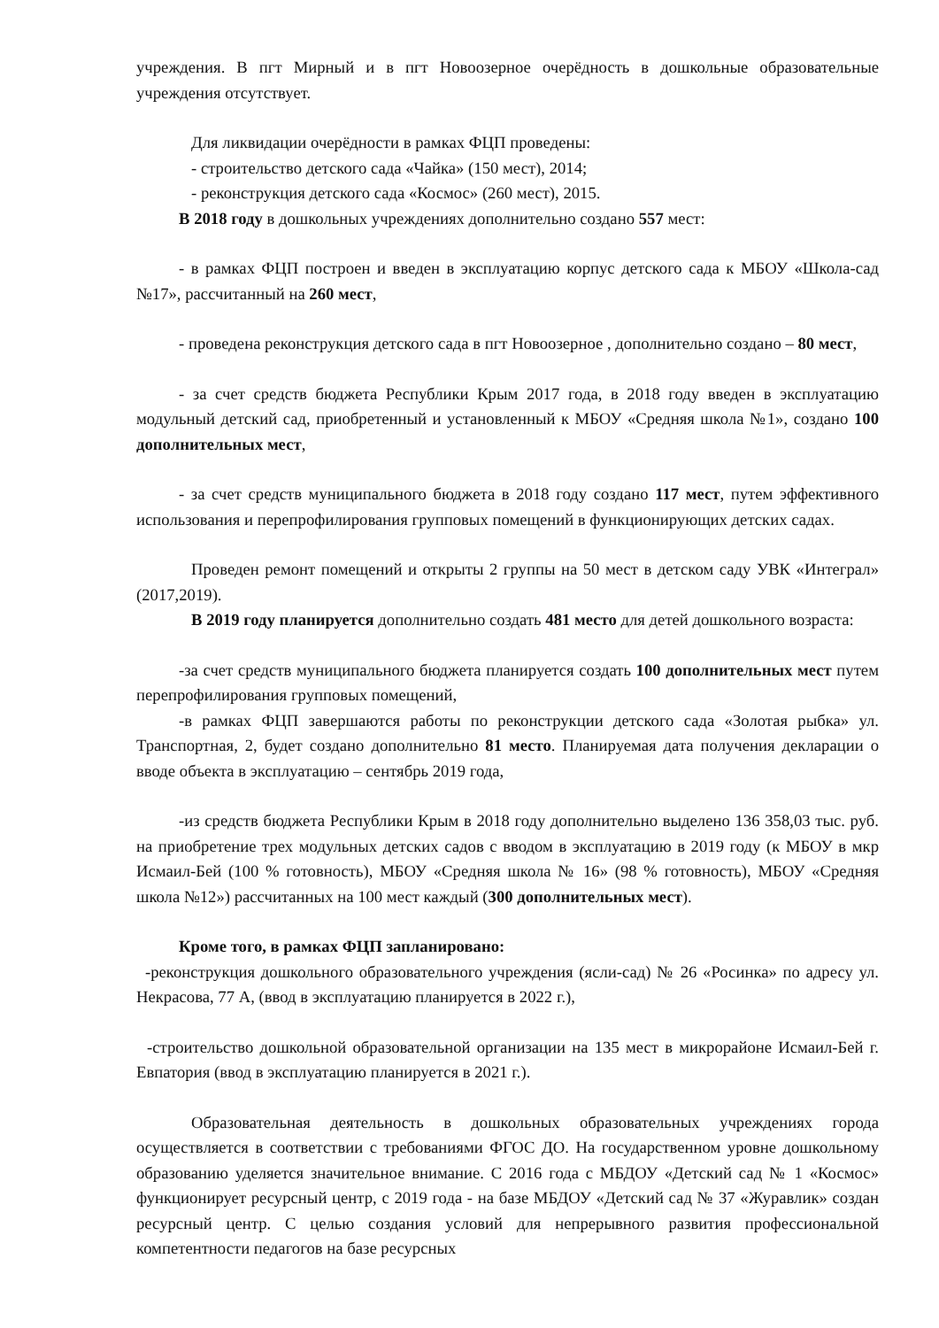учреждения. В пгт Мирный и в пгт Новоозерное очерёдность в дошкольные образовательные учреждения отсутствует.
Для ликвидации очерёдности в рамках ФЦП проведены:
- строительство детского сада «Чайка» (150 мест), 2014;
- реконструкция детского сада «Космос» (260 мест), 2015.
В 2018 году в дошкольных учреждениях дополнительно создано 557 мест:
- в рамках ФЦП построен и введен в эксплуатацию корпус детского сада к МБОУ «Школа-сад №17», рассчитанный на 260 мест,
- проведена реконструкция детского сада в пгт Новоозерное , дополнительно создано – 80 мест,
- за счет средств бюджета Республики Крым 2017 года, в 2018 году введен в эксплуатацию модульный детский сад, приобретенный и установленный к МБОУ «Средняя школа №1», создано 100 дополнительных мест,
- за счет средств муниципального бюджета в 2018 году создано 117 мест, путем эффективного использования и перепрофилирования групповых помещений в функционирующих детских садах.
Проведен ремонт помещений и открыты 2 группы на 50 мест в детском саду УВК «Интеграл» (2017,2019).
В 2019 году планируется дополнительно создать 481 место для детей дошкольного возраста:
-за счет средств муниципального бюджета планируется создать 100 дополнительных мест путем перепрофилирования групповых помещений,
-в рамках ФЦП завершаются работы по реконструкции детского сада «Золотая рыбка» ул. Транспортная, 2, будет создано дополнительно 81 место. Планируемая дата получения декларации о вводе объекта в эксплуатацию – сентябрь 2019 года,
-из средств бюджета Республики Крым в 2018 году дополнительно выделено 136 358,03 тыс. руб. на приобретение трех модульных детских садов с вводом в эксплуатацию в 2019 году (к МБОУ в мкр Исмаил-Бей (100 % готовность), МБОУ «Средняя школа № 16» (98 % готовность), МБОУ «Средняя школа №12») рассчитанных на 100 мест каждый (300 дополнительных мест).
Кроме того, в рамках ФЦП запланировано:
-реконструкция дошкольного образовательного учреждения (ясли-сад) № 26 «Росинка» по адресу ул. Некрасова, 77 А, (ввод в эксплуатацию планируется в 2022 г.),
-строительство дошкольной образовательной организации на 135 мест в микрорайоне Исмаил-Бей г. Евпатория (ввод в эксплуатацию планируется в 2021 г.).
Образовательная деятельность в дошкольных образовательных учреждениях города осуществляется в соответствии с требованиями ФГОС ДО. На государственном уровне дошкольному образованию уделяется значительное внимание. С 2016 года с МБДОУ «Детский сад № 1 «Космос» функционирует ресурсный центр, с 2019 года - на базе МБДОУ «Детский сад № 37 «Журавлик» создан ресурсный центр. С целью создания условий для непрерывного развития профессиональной компетентности педагогов на базе ресурсных